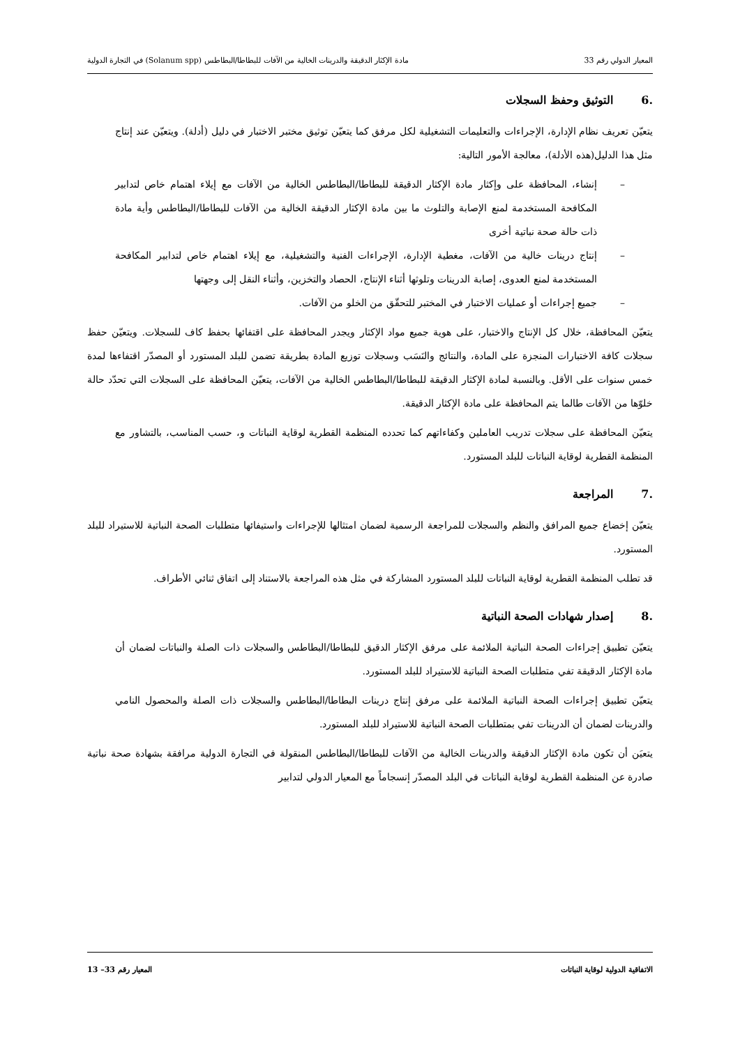المعيار الدولي رقم 33 مادة الإكثار الدقيقة والدرينات الخالية من الآفات للبطاطا/البطاطس (Solanum spp) في التجارة الدولية
.6التوثيق وحفظ السجلات
يتعيّن تعريف نظام الإدارة، الإجراءات والتعليمات التشغيلية لكل مرفق كما يتعيّن توثيق مختبر الاختبار في دليل (أدلة). ويتعيّن عند إنتاج مثل هذا الدليل(هذه الأدلة)، معالجة الأمور التالية:
– إنشاء، المحافظة على وإكثار مادة الإكثار الدقيقة للبطاطا/البطاطس الخالية من الآفات مع إيلاء اهتمام خاص لتدابير المكافحة المستخدمة لمنع الإصابة والتلوث ما بين مادة الإكثار الدقيقة الخالية من الآفات للبطاطا/البطاطس وأية مادة ذات حالة صحة نباتية أخرى
– إنتاج درينات خالية من الآفات، مغطية الإدارة، الإجراءات الفنية والتشغيلية، مع إيلاء اهتمام خاص لتدابير المكافحة المستخدمة لمنع العدوى، إصابة الدرينات وتلوثها أثناء الإنتاج، الحصاد والتخزين، وأثناء النقل إلى وجهتها
– جميع إجراءات أو عمليات الاختبار في المختبر للتحقّق من الخلو من الآفات.
يتعيّن المحافظة، خلال كل الإنتاج والاختبار، على هوية جميع مواد الإكثار ويجدر المحافظة على اقتفائها بحفظ كاف للسجلات. ويتعيّن حفظ سجلات كافة الاختبارات المنجزة على المادة، والنتائج والنَسَب وسجلات توزيع المادة بطريقة تضمن للبلد المستورد أو المصدّر اقتفاءها لمدة خمس سنوات على الأقل. وبالنسبة لمادة الإكثار الدقيقة للبطاطا/البطاطس الخالية من الآفات، يتعيّن المحافظة على السجلات التي تحدّد حالة خلوّها من الآفات طالما يتم المحافظة على مادة الإكثار الدقيقة.
يتعيّن المحافظة على سجلات تدريب العاملين وكفاءاتهم كما تحدده المنظمة القطرية لوقاية النباتات و، حسب المناسب، بالتشاور مع المنظمة القطرية لوقاية النباتات للبلد المستورد.
.7المراجعة
يتعيّن إخضاع جميع المرافق والنظم والسجلات للمراجعة الرسمية لضمان امتثالها للإجراءات واستيفائها متطلبات الصحة النباتية للاستيراد للبلد المستورد.
قد تطلب المنظمة القطرية لوقاية النباتات للبلد المستورد المشاركة في مثل هذه المراجعة بالاستناد إلى اتفاق ثنائي الأطراف.
.8إصدار شهادات الصحة النباتية
يتعيّن تطبيق إجراءات الصحة النباتية الملائمة على مرفق الإكثار الدقيق للبطاطا/البطاطس والسجلات ذات الصلة والنباتات لضمان أن مادة الإكثار الدقيقة تفي متطلبات الصحة النباتية للاستيراد للبلد المستورد.
يتعيّن تطبيق إجراءات الصحة النباتية الملائمة على مرفق إنتاج درينات البطاطا/البطاطس والسجلات ذات الصلة والمحصول النامي والدرينات لضمان أن الدرينات تفي بمتطلبات الصحة النباتية للاستيراد للبلد المستورد.
يتعيَن أن تكون مادة الإكثار الدقيقة والدرينات الخالية من الآفات للبطاطا/البطاطس المنقولة في التجارة الدولية مرافقة بشهادة صحة نباتية صادرة عن المنظمة القطرية لوقاية النباتات في البلد المصدّر إنسجاماً مع المعيار الدولي لتدابير
الاتفاقية الدولية لوقاية النباتات المعيار رقم 33– 13